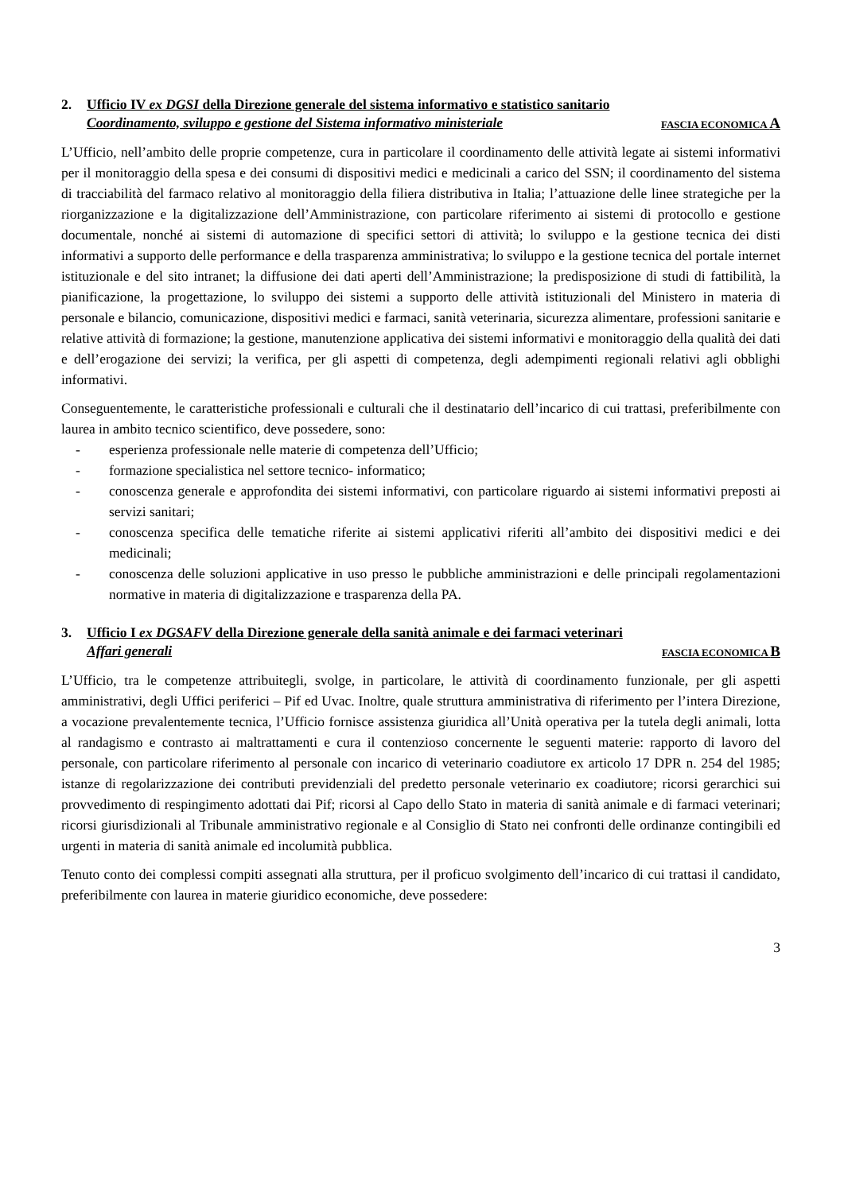2. Ufficio IV ex DGSI della Direzione generale del sistema informativo e statistico sanitario
Coordinamento, sviluppo e gestione del Sistema informativo ministeriale FASCIA ECONOMICA A
L’Ufficio, nell’ambito delle proprie competenze, cura in particolare il coordinamento delle attività legate ai sistemi informativi per il monitoraggio della spesa e dei consumi di dispositivi medici e medicinali a carico del SSN; il coordinamento del sistema di tracciabilità del farmaco relativo al monitoraggio della filiera distributiva in Italia; l’attuazione delle linee strategiche per la riorganizzazione e la digitalizzazione dell’Amministrazione, con particolare riferimento ai sistemi di protocollo e gestione documentale, nonché ai sistemi di automazione di specifici settori di attività; lo sviluppo e la gestione tecnica dei disti informativi a supporto delle performance e della trasparenza amministrativa; lo sviluppo e la gestione tecnica del portale internet istituzionale e del sito intranet; la diffusione dei dati aperti dell’Amministrazione; la predisposizione di studi di fattibilità, la pianificazione, la progettazione, lo sviluppo dei sistemi a supporto delle attività istituzionali del Ministero in materia di personale e bilancio, comunicazione, dispositivi medici e farmaci, sanità veterinaria, sicurezza alimentare, professioni sanitarie e relative attività di formazione; la gestione, manutenzione applicativa dei sistemi informativi e monitoraggio della qualità dei dati e dell’erogazione dei servizi; la verifica, per gli aspetti di competenza, degli adempimenti regionali relativi agli obblighi informativi.
Conseguentemente, le caratteristiche professionali e culturali che il destinatario dell’incarico di cui trattasi, preferibilmente con laurea in ambito tecnico scientifico, deve possedere, sono:
- esperienza professionale nelle materie di competenza dell’Ufficio;
- formazione specialistica nel settore tecnico- informatico;
- conoscenza generale e approfondita dei sistemi informativi, con particolare riguardo ai sistemi informativi preposti ai servizi sanitari;
- conoscenza specifica delle tematiche riferite ai sistemi applicativi riferiti all’ambito dei dispositivi medici e dei medicinali;
- conoscenza delle soluzioni applicative in uso presso le pubbliche amministrazioni e delle principali regolamentazioni normative in materia di digitalizzazione e trasparenza della PA.
3. Ufficio I ex DGSAFV della Direzione generale della sanità animale e dei farmaci veterinari
Affari generali FASCIA ECONOMICA B
L’Ufficio, tra le competenze attribuitegli, svolge, in particolare, le attività di coordinamento funzionale, per gli aspetti amministrativi, degli Uffici periferici – Pif ed Uvac. Inoltre, quale struttura amministrativa di riferimento per l’intera Direzione, a vocazione prevalentemente tecnica, l’Ufficio fornisce assistenza giuridica all’Unità operativa per la tutela degli animali, lotta al randagismo e contrasto ai maltrattamenti e cura il contenzioso concernente le seguenti materie: rapporto di lavoro del personale, con particolare riferimento al personale con incarico di veterinario coadiutore ex articolo 17 DPR n. 254 del 1985; istanze di regolarizzazione dei contributi previdenziali del predetto personale veterinario ex coadiutore; ricorsi gerarchici sui provvedimento di respingimento adottati dai Pif; ricorsi al Capo dello Stato in materia di sanità animale e di farmaci veterinari; ricorsi giurisdizionali al Tribunale amministrativo regionale e al Consiglio di Stato nei confronti delle ordinanze contingibili ed urgenti in materia di sanità animale ed incolumità pubblica.
Tenuto conto dei complessi compiti assegnati alla struttura, per il proficuo svolgimento dell’incarico di cui trattasi il candidato, preferibilmente con laurea in materie giuridico economiche, deve possedere:
3